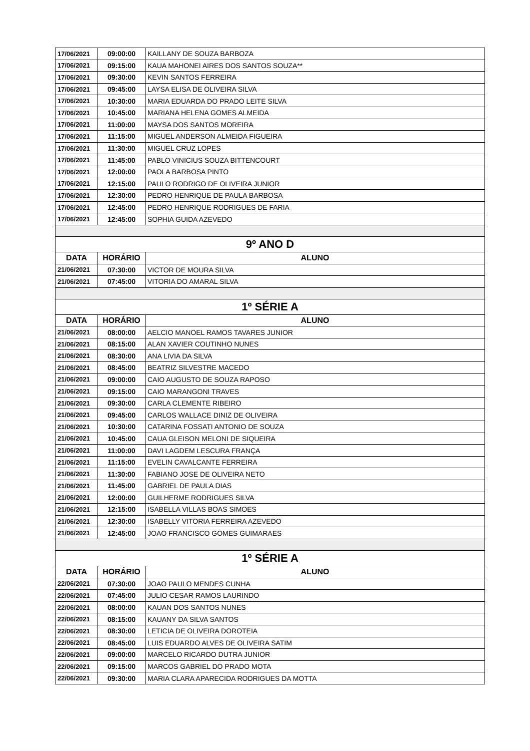| 17/06/2021 | 09:00:00 | KAILLANY DE SOUZA BARBOZA |
| 17/06/2021 | 09:15:00 | KAUA MAHONEI AIRES DOS SANTOS SOUZA** |
| 17/06/2021 | 09:30:00 | KEVIN SANTOS FERREIRA |
| 17/06/2021 | 09:45:00 | LAYSA ELISA DE OLIVEIRA SILVA |
| 17/06/2021 | 10:30:00 | MARIA EDUARDA DO PRADO LEITE SILVA |
| 17/06/2021 | 10:45:00 | MARIANA HELENA GOMES ALMEIDA |
| 17/06/2021 | 11:00:00 | MAYSA DOS SANTOS MOREIRA |
| 17/06/2021 | 11:15:00 | MIGUEL ANDERSON ALMEIDA FIGUEIRA |
| 17/06/2021 | 11:30:00 | MIGUEL CRUZ LOPES |
| 17/06/2021 | 11:45:00 | PABLO VINICIUS SOUZA BITTENCOURT |
| 17/06/2021 | 12:00:00 | PAOLA BARBOSA PINTO |
| 17/06/2021 | 12:15:00 | PAULO RODRIGO DE OLIVEIRA JUNIOR |
| 17/06/2021 | 12:30:00 | PEDRO HENRIQUE DE PAULA BARBOSA |
| 17/06/2021 | 12:45:00 | PEDRO HENRIQUE RODRIGUES DE FARIA |
| 17/06/2021 | 12:45:00 | SOPHIA GUIDA AZEVEDO |
| 9º ANO D | | |
| DATA | HORÁRIO | ALUNO |
| 21/06/2021 | 07:30:00 | VICTOR DE MOURA SILVA |
| 21/06/2021 | 07:45:00 | VITORIA DO AMARAL SILVA |
| 1º SÉRIE A | | |
| DATA | HORÁRIO | ALUNO |
| 21/06/2021 | 08:00:00 | AELCIO MANOEL RAMOS TAVARES JUNIOR |
| 21/06/2021 | 08:15:00 | ALAN XAVIER COUTINHO NUNES |
| 21/06/2021 | 08:30:00 | ANA LIVIA DA SILVA |
| 21/06/2021 | 08:45:00 | BEATRIZ SILVESTRE MACEDO |
| 21/06/2021 | 09:00:00 | CAIO AUGUSTO DE SOUZA RAPOSO |
| 21/06/2021 | 09:15:00 | CAIO MARANGONI TRAVES |
| 21/06/2021 | 09:30:00 | CARLA CLEMENTE RIBEIRO |
| 21/06/2021 | 09:45:00 | CARLOS WALLACE DINIZ DE OLIVEIRA |
| 21/06/2021 | 10:30:00 | CATARINA FOSSATI ANTONIO DE SOUZA |
| 21/06/2021 | 10:45:00 | CAUA GLEISON MELONI DE SIQUEIRA |
| 21/06/2021 | 11:00:00 | DAVI LAGDEM LESCURA FRANÇA |
| 21/06/2021 | 11:15:00 | EVELIN CAVALCANTE FERREIRA |
| 21/06/2021 | 11:30:00 | FABIANO JOSE DE OLIVEIRA NETO |
| 21/06/2021 | 11:45:00 | GABRIEL DE PAULA DIAS |
| 21/06/2021 | 12:00:00 | GUILHERME RODRIGUES SILVA |
| 21/06/2021 | 12:15:00 | ISABELLA VILLAS BOAS SIMOES |
| 21/06/2021 | 12:30:00 | ISABELLY VITORIA FERREIRA AZEVEDO |
| 21/06/2021 | 12:45:00 | JOAO FRANCISCO GOMES GUIMARAES |
| 1º SÉRIE A | | |
| DATA | HORÁRIO | ALUNO |
| 22/06/2021 | 07:30:00 | JOAO PAULO MENDES CUNHA |
| 22/06/2021 | 07:45:00 | JULIO CESAR RAMOS LAURINDO |
| 22/06/2021 | 08:00:00 | KAUAN DOS SANTOS NUNES |
| 22/06/2021 | 08:15:00 | KAUANY DA SILVA SANTOS |
| 22/06/2021 | 08:30:00 | LETICIA DE OLIVEIRA DOROTEIA |
| 22/06/2021 | 08:45:00 | LUIS EDUARDO ALVES DE OLIVEIRA SATIM |
| 22/06/2021 | 09:00:00 | MARCELO RICARDO DUTRA JUNIOR |
| 22/06/2021 | 09:15:00 | MARCOS GABRIEL DO PRADO MOTA |
| 22/06/2021 | 09:30:00 | MARIA CLARA APARECIDA RODRIGUES DA MOTTA |